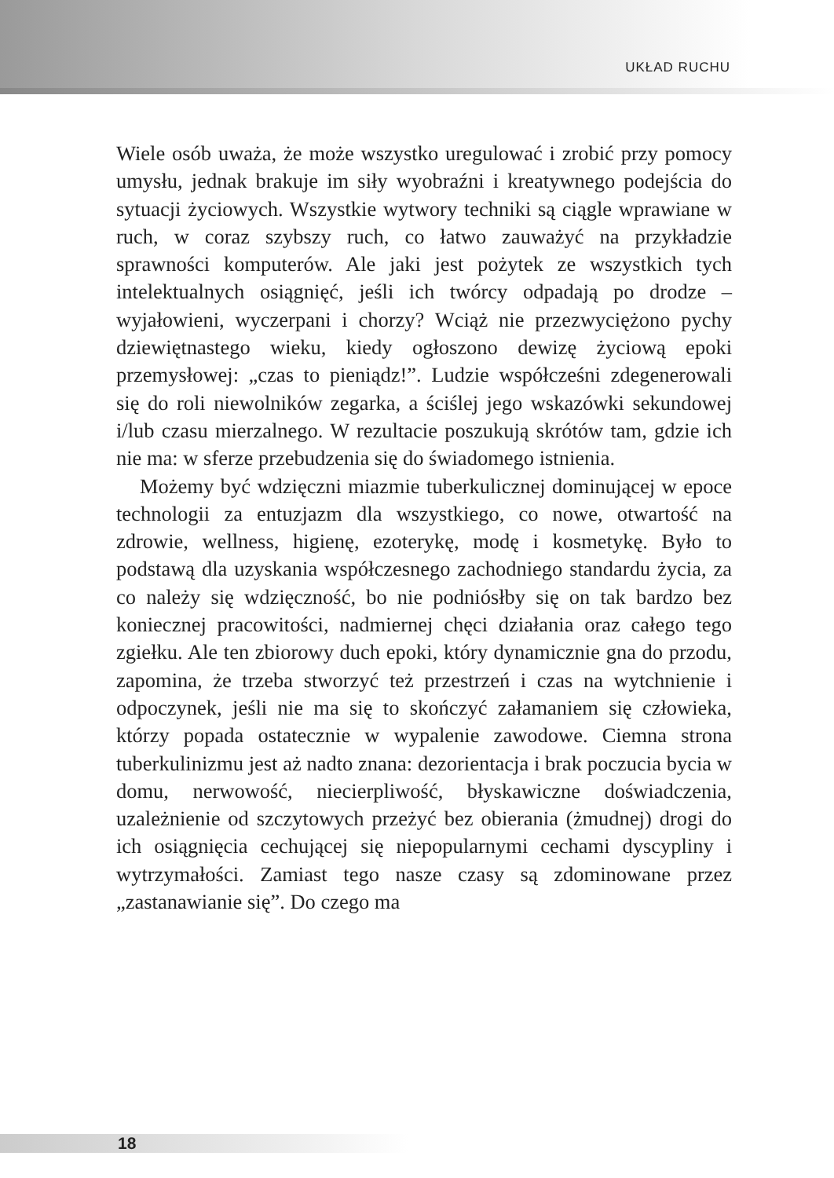UKŁAD RUCHU
Wiele osób uważa, że może wszystko uregulować i zrobić przy pomocy umysłu, jednak brakuje im siły wyobraźni i kreatywnego podejścia do sytuacji życiowych. Wszystkie wytwory techniki są ciągle wprawiane w ruch, w coraz szybszy ruch, co łatwo zauważyć na przykładzie sprawności komputerów. Ale jaki jest pożytek ze wszystkich tych intelektualnych osiągnięć, jeśli ich twórcy odpadają po drodze – wyjałowieni, wyczerpani i chorzy? Wciąż nie przezwyciężono pychy dziewiętnastego wieku, kiedy ogłoszono dewizę życiową epoki przemysłowej: „czas to pieniądz!”. Ludzie współcześni zdegenerowali się do roli niewolników zegarka, a ściślej jego wskazówki sekundowej i/lub czasu mierzalnego. W rezultacie poszukują skrótów tam, gdzie ich nie ma: w sferze przebudzenia się do świadomego istnienia.
Możemy być wdzięczni miazmie tuberkulicznej dominującej w epoce technologii za entuzjazm dla wszystkiego, co nowe, otwartość na zdrowie, wellness, higienę, ezoterykę, modę i kosmetykę. Było to podstawą dla uzyskania współczesnego zachodniego standardu życia, za co należy się wdzięczność, bo nie podniósłby się on tak bardzo bez koniecznej pracowitości, nadmiernej chęci działania oraz całego tego zgiełku. Ale ten zbiorowy duch epoki, który dynamicznie gna do przodu, zapomina, że trzeba stworzyć też przestrzeń i czas na wytchnienie i odpoczynek, jeśli nie ma się to skończyć załamaniem się człowieka, którzy popada ostatecznie w wypalenie zawodowe. Ciemna strona tuberkulinizmu jest aż nadto znana: dezorientacja i brak poczucia bycia w domu, nerwowość, niecierpliwość, błyskawiczne doświadczenia, uzależnienie od szczytowych przeżyć bez obierania (żmudnej) drogi do ich osiągnięcia cechującej się niepopularnymi cechami dyscypliny i wytrzymałości. Zamiast tego nasze czasy są zdominowane przez „zastanawianie się”. Do czego ma
18